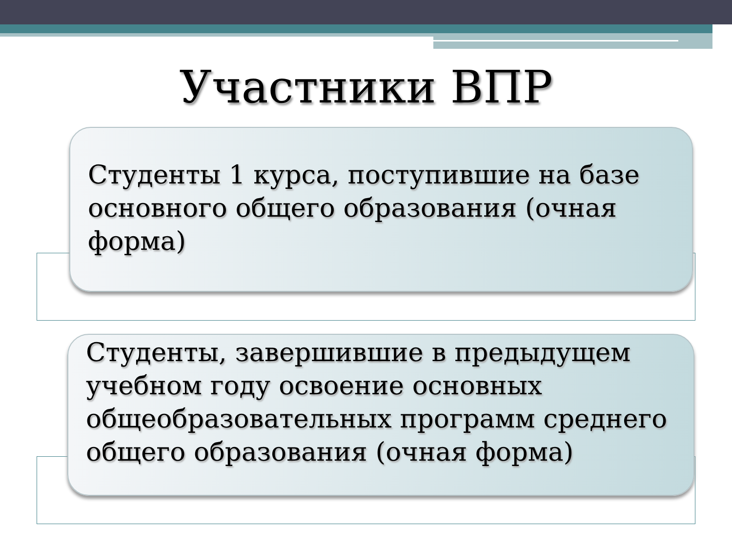Участники ВПР
Студенты 1 курса, поступившие на базе основного общего образования (очная форма)
Студенты, завершившие в предыдущем учебном году освоение основных общеобразовательных программ среднего общего образования (очная форма)